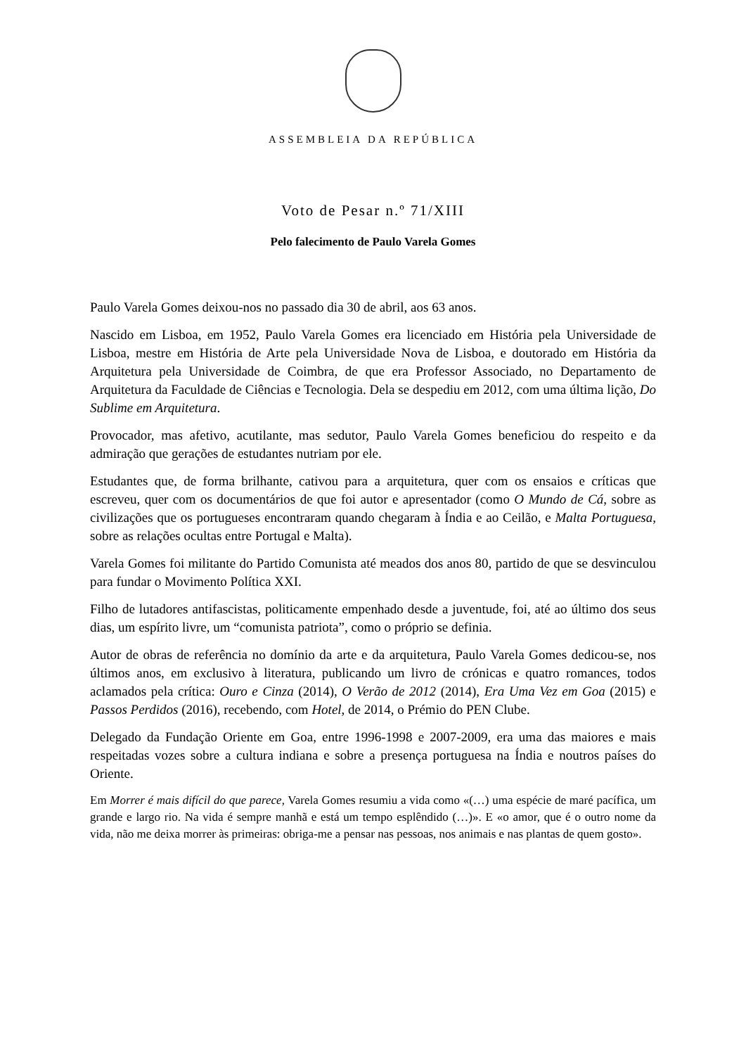ASSEMBLEIA DA REPÚBLICA
Voto de Pesar n.º 71/XIII
Pelo falecimento de Paulo Varela Gomes
Paulo Varela Gomes deixou-nos no passado dia 30 de abril, aos 63 anos.
Nascido em Lisboa, em 1952, Paulo Varela Gomes era licenciado em História pela Universidade de Lisboa, mestre em História de Arte pela Universidade Nova de Lisboa, e doutorado em História da Arquitetura pela Universidade de Coimbra, de que era Professor Associado, no Departamento de Arquitetura da Faculdade de Ciências e Tecnologia. Dela se despediu em 2012, com uma última lição, Do Sublime em Arquitetura.
Provocador, mas afetivo, acutilante, mas sedutor, Paulo Varela Gomes beneficiou do respeito e da admiração que gerações de estudantes nutriam por ele.
Estudantes que, de forma brilhante, cativou para a arquitetura, quer com os ensaios e críticas que escreveu, quer com os documentários de que foi autor e apresentador (como O Mundo de Cá, sobre as civilizações que os portugueses encontraram quando chegaram à Índia e ao Ceilão, e Malta Portuguesa, sobre as relações ocultas entre Portugal e Malta).
Varela Gomes foi militante do Partido Comunista até meados dos anos 80, partido de que se desvinculou para fundar o Movimento Política XXI.
Filho de lutadores antifascistas, politicamente empenhado desde a juventude, foi, até ao último dos seus dias, um espírito livre, um “comunista patriota”, como o próprio se definia.
Autor de obras de referência no domínio da arte e da arquitetura, Paulo Varela Gomes dedicou-se, nos últimos anos, em exclusivo à literatura, publicando um livro de crónicas e quatro romances, todos aclamados pela crítica: Ouro e Cinza (2014), O Verão de 2012 (2014), Era Uma Vez em Goa (2015) e Passos Perdidos (2016), recebendo, com Hotel, de 2014, o Prémio do PEN Clube.
Delegado da Fundação Oriente em Goa, entre 1996-1998 e 2007-2009, era uma das maiores e mais respeitadas vozes sobre a cultura indiana e sobre a presença portuguesa na Índia e noutros países do Oriente.
Em Morrer é mais difícil do que parece, Varela Gomes resumiu a vida como «(…) uma espécie de maré pacífica, um grande e largo rio. Na vida é sempre manhã e está um tempo esplêndido (…)». E «o amor, que é o outro nome da vida, não me deixa morrer às primeiras: obriga-me a pensar nas pessoas, nos animais e nas plantas de quem gosto».